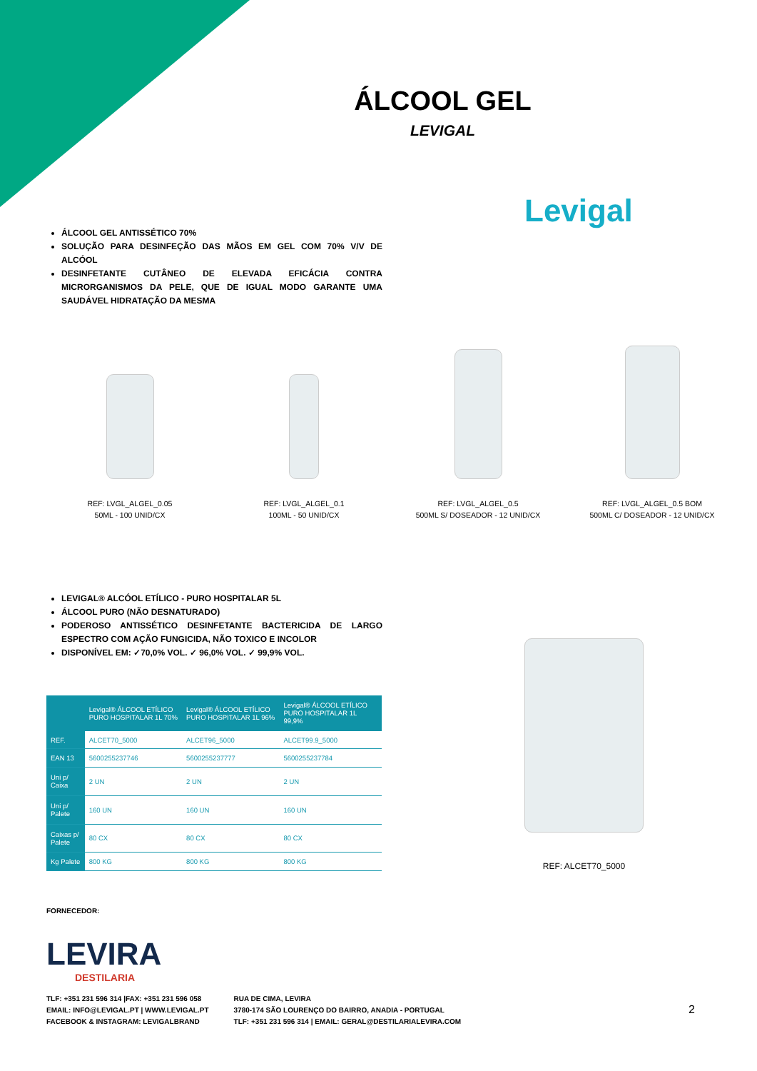ÁLCOOL GEL
LEVIGAL
Levigal
ÁLCOOL GEL ANTISSÉTICO 70%
SOLUÇÃO PARA DESINFEÇÃO DAS MÃOS EM GEL COM 70% V/V DE ALCÓOL
DESINFETANTE CUTÂNEO DE ELEVADA EFICÁCIA CONTRA MICRORGANISMOS DA PELE, QUE DE IGUAL MODO GARANTE UMA SAUDÁVEL HIDRATAÇÃO DA MESMA
REF: LVGL_ALGEL_0.05
50ML - 100 UNID/CX
REF: LVGL_ALGEL_0.1
100ML - 50 UNID/CX
REF: LVGL_ALGEL_0.5
500ML S/ DOSEADOR - 12 UNID/CX
REF: LVGL_ALGEL_0.5 BOM
500ML C/ DOSEADOR - 12 UNID/CX
LEVIGAL® ALCÓOL ETÍLICO - PURO HOSPITALAR 5L
ÁLCOOL PURO (NÃO DESNATURADO)
PODEROSO ANTISSÉTICO DESINFETANTE BACTERICIDA DE LARGO ESPECTRO COM AÇÃO FUNGICIDA, NÃO TOXICO E INCOLOR
DISPONÍVEL EM: ✓70,0% VOL. ✓ 96,0% VOL. ✓ 99,9% VOL.
| | Levigal® ÁLCOOL ETÍLICO PURO HOSPITALAR 1L 70% | Levigal® ÁLCOOL ETÍLICO PURO HOSPITALAR 1L 96% | Levigal® ÁLCOOL ETÍLICO PURO HOSPITALAR 1L 99,9% |
| --- | --- | --- | --- |
| REF. | ALCET70_5000 | ALCET96_5000 | ALCET99.9_5000 |
| EAN 13 | 5600255237746 | 5600255237777 | 5600255237784 |
| Uni p/ Caixa | 2 UN | 2 UN | 2 UN |
| Uni p/ Palete | 160 UN | 160 UN | 160 UN |
| Caixas p/ Palete | 80 CX | 80 CX | 80 CX |
| Kg Palete | 800 KG | 800 KG | 800 KG |
REF: ALCET70_5000
FORNECEDOR:
LEVIRA
DESTILARIA
TLF: +351 231 596 314 |FAX: +351 231 596 058
EMAIL: INFO@LEVIGAL.PT | WWW.LEVIGAL.PT
FACEBOOK & INSTAGRAM: LEVIGALBRAND
RUA DE CIMA, LEVIRA
3780-174 SÃO LOURENÇO DO BAIRRO, ANADIA - PORTUGAL
TLF: +351 231 596 314 | EMAIL: GERAL@DESTILARIALEVIRA.COM
2